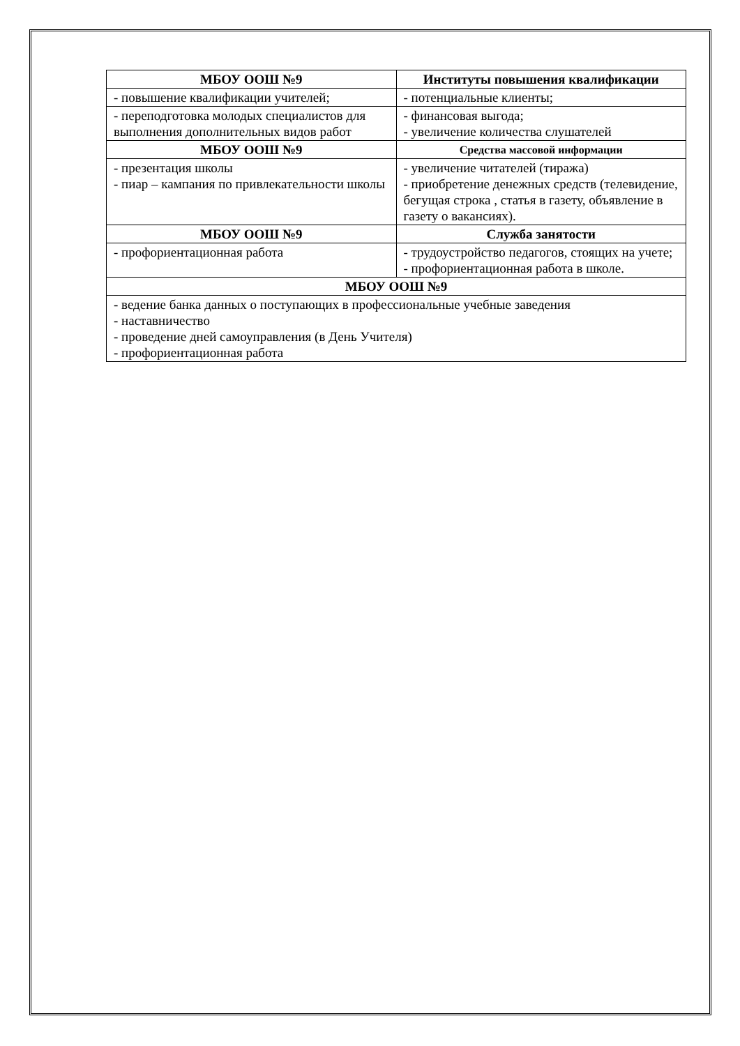| МБОУ ООШ №9 | Институты повышения квалификации |
| --- | --- |
| - повышение квалификации учителей; | - потенциальные клиенты; |
| - переподготовка молодых специалистов для выполнения дополнительных видов работ | - финансовая выгода; - увеличение количества слушателей |
| МБОУ ООШ №9 | Средства массовой информации |
| - презентация школы - пиар – кампания по привлекательности школы | - увеличение читателей (тиража) - приобретение денежных средств (телевидение, бегущая строка , статья в газету, объявление в газету о вакансиях). |
| МБОУ ООШ №9 | Служба занятости |
| - профориентационная работа | - трудоустройство педагогов, стоящих на учете; - профориентационная работа в школе. |
| МБОУ ООШ №9 | |
| - ведение банка данных о поступающих в профессиональные учебные заведения - наставничество - проведение дней самоуправления (в День Учителя) - профориентационная работа | |